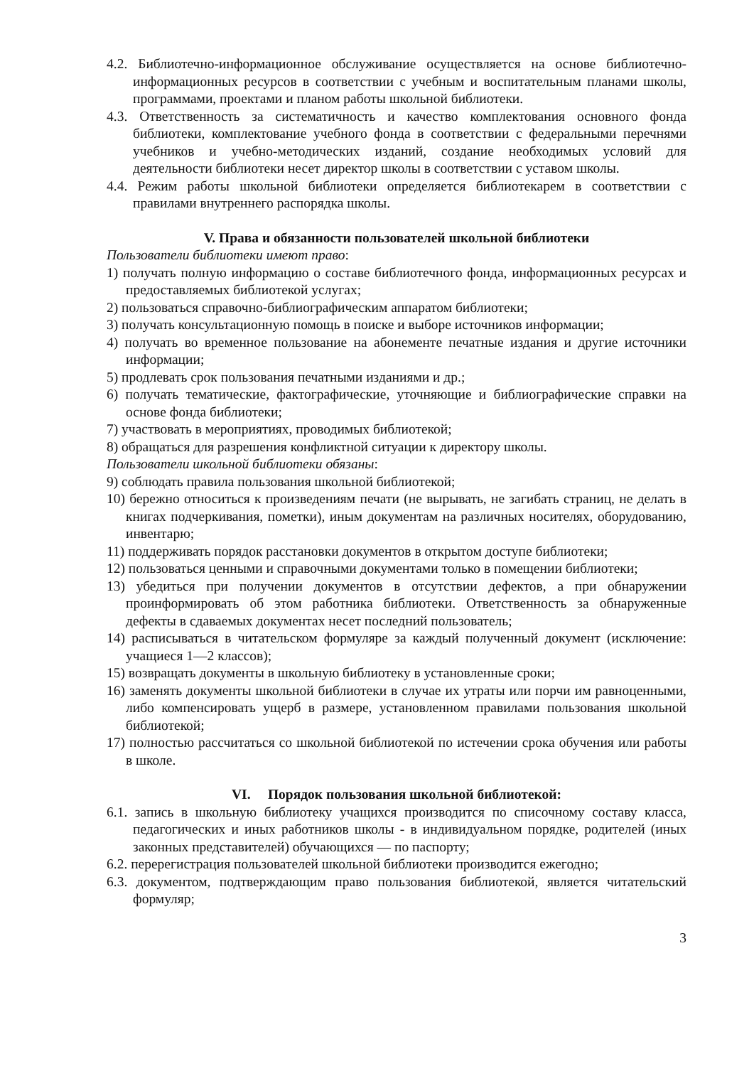4.2. Библиотечно-информационное обслуживание осуществляется на основе библиотечно-информационных ресурсов в соответствии с учебным и воспитательным планами школы, программами, проектами и планом работы школьной библиотеки.
4.3. Ответственность за систематичность и качество комплектования основного фонда библиотеки, комплектование учебного фонда в соответствии с федеральными перечнями учебников и учебно-методических изданий, создание необходимых условий для деятельности библиотеки несет директор школы в соответствии с уставом школы.
4.4. Режим работы школьной библиотеки определяется библиотекарем в соответствии с правилами внутреннего распорядка школы.
V. Права и обязанности пользователей школьной библиотеки
Пользователи библиотеки имеют право:
1) получать полную информацию о составе библиотечного фонда, информационных ресурсах и предоставляемых библиотекой услугах;
2) пользоваться справочно-библиографическим аппаратом библиотеки;
3) получать консультационную помощь в поиске и выборе источников информации;
4) получать во временное пользование на абонементе печатные издания и другие источники информации;
5) продлевать срок пользования печатными изданиями и др.;
6) получать тематические, фактографические, уточняющие и библиографические справки на основе фонда библиотеки;
7) участвовать в мероприятиях, проводимых библиотекой;
8) обращаться для разрешения конфликтной ситуации к директору школы.
Пользователи школьной библиотеки обязаны:
9) соблюдать правила пользования школьной библиотекой;
10) бережно относиться к произведениям печати (не вырывать, не загибать страниц, не делать в книгах подчеркивания, пометки), иным документам на различных носителях, оборудованию, инвентарю;
11) поддерживать порядок расстановки документов в открытом доступе библиотеки;
12) пользоваться ценными и справочными документами только в помещении библиотеки;
13) убедиться при получении документов в отсутствии дефектов, а при обнаружении проинформировать об этом работника библиотеки. Ответственность за обнаруженные дефекты в сдаваемых документах несет последний пользователь;
14) расписываться в читательском формуляре за каждый полученный документ (исключение: учащиеся 1—2 классов);
15) возвращать документы в школьную библиотеку в установленные сроки;
16) заменять документы школьной библиотеки в случае их утраты или порчи им равноценными, либо компенсировать ущерб в размере, установленном правилами пользования школьной библиотекой;
17) полностью рассчитаться со школьной библиотекой по истечении срока обучения или работы в школе.
VI. Порядок пользования школьной библиотекой:
6.1. запись в школьную библиотеку учащихся производится по списочному составу класса, педагогических и иных работников школы - в индивидуальном порядке, родителей (иных законных представителей) обучающихся — по паспорту;
6.2. перерегистрация пользователей школьной библиотеки производится ежегодно;
6.3. документом, подтверждающим право пользования библиотекой, является читательский формуляр;
3